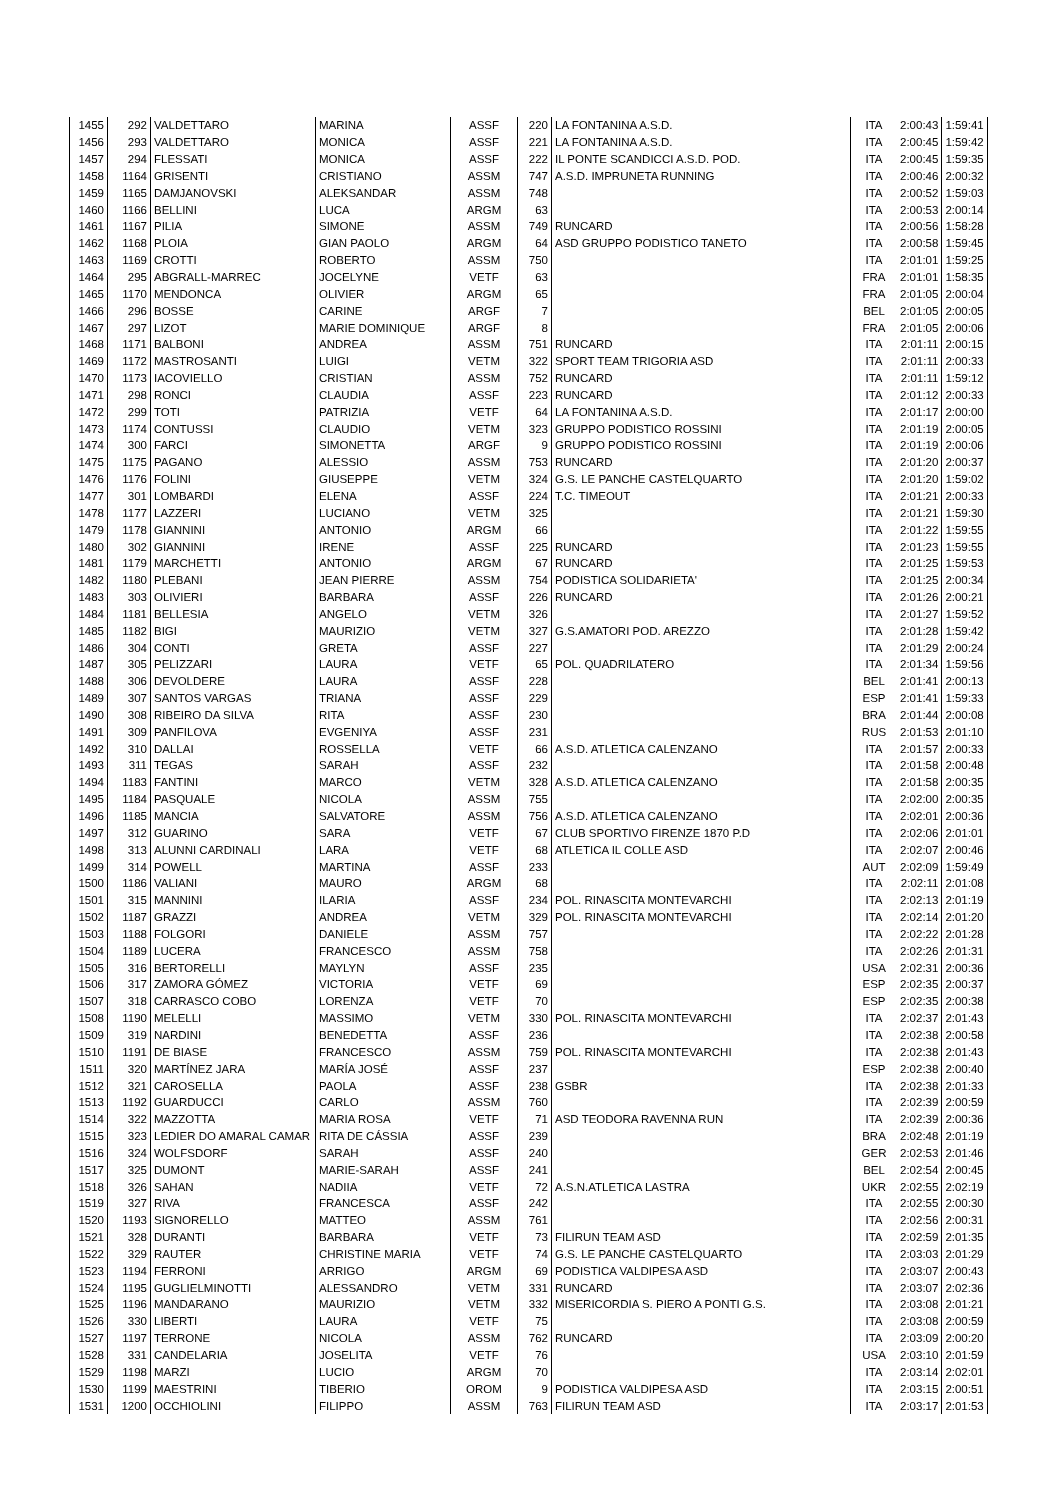| 1455 | 292 | VALDETTARO | MARINA | ASSF | 220 | LA FONTANINA A.S.D. | ITA | 2:00:43 | 1:59:41 |
| 1456 | 293 | VALDETTARO | MONICA | ASSF | 221 | LA FONTANINA A.S.D. | ITA | 2:00:45 | 1:59:42 |
| 1457 | 294 | FLESSATI | MONICA | ASSF | 222 | IL PONTE SCANDICCI A.S.D. POD. | ITA | 2:00:45 | 1:59:35 |
| 1458 | 1164 | GRISENTI | CRISTIANO | ASSM | 747 | A.S.D. IMPRUNETA RUNNING | ITA | 2:00:46 | 2:00:32 |
| 1459 | 1165 | DAMJANOVSKI | ALEKSANDAR | ASSM | 748 | | ITA | 2:00:52 | 1:59:03 |
| 1460 | 1166 | BELLINI | LUCA | ARGM | 63 | | ITA | 2:00:53 | 2:00:14 |
| 1461 | 1167 | PILIA | SIMONE | ASSM | 749 | RUNCARD | ITA | 2:00:56 | 1:58:28 |
| 1462 | 1168 | PLOIA | GIAN PAOLO | ARGM | 64 | ASD GRUPPO PODISTICO TANETO | ITA | 2:00:58 | 1:59:45 |
| 1463 | 1169 | CROTTI | ROBERTO | ASSM | 750 | | ITA | 2:01:01 | 1:59:25 |
| 1464 | 295 | ABGRALL-MARREC | JOCELYNE | VETF | 63 | | FRA | 2:01:01 | 1:58:35 |
| 1465 | 1170 | MENDONCA | OLIVIER | ARGM | 65 | | FRA | 2:01:05 | 2:00:04 |
| 1466 | 296 | BOSSE | CARINE | ARGF | 7 | | BEL | 2:01:05 | 2:00:05 |
| 1467 | 297 | LIZOT | MARIE DOMINIQUE | ARGF | 8 | | FRA | 2:01:05 | 2:00:06 |
| 1468 | 1171 | BALBONI | ANDREA | ASSM | 751 | RUNCARD | ITA | 2:01:11 | 2:00:15 |
| 1469 | 1172 | MASTROSANTI | LUIGI | VETM | 322 | SPORT TEAM TRIGORIA ASD | ITA | 2:01:11 | 2:00:33 |
| 1470 | 1173 | IACOVIELLO | CRISTIAN | ASSM | 752 | RUNCARD | ITA | 2:01:11 | 1:59:12 |
| 1471 | 298 | RONCI | CLAUDIA | ASSF | 223 | RUNCARD | ITA | 2:01:12 | 2:00:33 |
| 1472 | 299 | TOTI | PATRIZIA | VETF | 64 | LA FONTANINA A.S.D. | ITA | 2:01:17 | 2:00:00 |
| 1473 | 1174 | CONTUSSI | CLAUDIO | VETM | 323 | GRUPPO PODISTICO ROSSINI | ITA | 2:01:19 | 2:00:05 |
| 1474 | 300 | FARCI | SIMONETTA | ARGF | 9 | GRUPPO PODISTICO ROSSINI | ITA | 2:01:19 | 2:00:06 |
| 1475 | 1175 | PAGANO | ALESSIO | ASSM | 753 | RUNCARD | ITA | 2:01:20 | 2:00:37 |
| 1476 | 1176 | FOLINI | GIUSEPPE | VETM | 324 | G.S. LE PANCHE CASTELQUARTO | ITA | 2:01:20 | 1:59:02 |
| 1477 | 301 | LOMBARDI | ELENA | ASSF | 224 | T.C. TIMEOUT | ITA | 2:01:21 | 2:00:33 |
| 1478 | 1177 | LAZZERI | LUCIANO | VETM | 325 | | ITA | 2:01:21 | 1:59:30 |
| 1479 | 1178 | GIANNINI | ANTONIO | ARGM | 66 | | ITA | 2:01:22 | 1:59:55 |
| 1480 | 302 | GIANNINI | IRENE | ASSF | 225 | RUNCARD | ITA | 2:01:23 | 1:59:55 |
| 1481 | 1179 | MARCHETTI | ANTONIO | ARGM | 67 | RUNCARD | ITA | 2:01:25 | 1:59:53 |
| 1482 | 1180 | PLEBANI | JEAN PIERRE | ASSM | 754 | PODISTICA SOLIDARIETA' | ITA | 2:01:25 | 2:00:34 |
| 1483 | 303 | OLIVIERI | BARBARA | ASSF | 226 | RUNCARD | ITA | 2:01:26 | 2:00:21 |
| 1484 | 1181 | BELLESIA | ANGELO | VETM | 326 | | ITA | 2:01:27 | 1:59:52 |
| 1485 | 1182 | BIGI | MAURIZIO | VETM | 327 | G.S.AMATORI POD. AREZZO | ITA | 2:01:28 | 1:59:42 |
| 1486 | 304 | CONTI | GRETA | ASSF | 227 | | ITA | 2:01:29 | 2:00:24 |
| 1487 | 305 | PELIZZARI | LAURA | VETF | 65 | POL. QUADRILATERO | ITA | 2:01:34 | 1:59:56 |
| 1488 | 306 | DEVOLDERE | LAURA | ASSF | 228 | | BEL | 2:01:41 | 2:00:13 |
| 1489 | 307 | SANTOS VARGAS | TRIANA | ASSF | 229 | | ESP | 2:01:41 | 1:59:33 |
| 1490 | 308 | RIBEIRO DA SILVA | RITA | ASSF | 230 | | BRA | 2:01:44 | 2:00:08 |
| 1491 | 309 | PANFILOVA | EVGENIYA | ASSF | 231 | | RUS | 2:01:53 | 2:01:10 |
| 1492 | 310 | DALLAI | ROSSELLA | VETF | 66 | A.S.D. ATLETICA CALENZANO | ITA | 2:01:57 | 2:00:33 |
| 1493 | 311 | TEGAS | SARAH | ASSF | 232 | | ITA | 2:01:58 | 2:00:48 |
| 1494 | 1183 | FANTINI | MARCO | VETM | 328 | A.S.D. ATLETICA CALENZANO | ITA | 2:01:58 | 2:00:35 |
| 1495 | 1184 | PASQUALE | NICOLA | ASSM | 755 | | ITA | 2:02:00 | 2:00:35 |
| 1496 | 1185 | MANCIA | SALVATORE | ASSM | 756 | A.S.D. ATLETICA CALENZANO | ITA | 2:02:01 | 2:00:36 |
| 1497 | 312 | GUARINO | SARA | VETF | 67 | CLUB SPORTIVO FIRENZE 1870 P.D | ITA | 2:02:06 | 2:01:01 |
| 1498 | 313 | ALUNNI CARDINALI | LARA | VETF | 68 | ATLETICA IL COLLE ASD | ITA | 2:02:07 | 2:00:46 |
| 1499 | 314 | POWELL | MARTINA | ASSF | 233 | | AUT | 2:02:09 | 1:59:49 |
| 1500 | 1186 | VALIANI | MAURO | ARGM | 68 | | ITA | 2:02:11 | 2:01:08 |
| 1501 | 315 | MANNINI | ILARIA | ASSF | 234 | POL. RINASCITA MONTEVARCHI | ITA | 2:02:13 | 2:01:19 |
| 1502 | 1187 | GRAZZI | ANDREA | VETM | 329 | POL. RINASCITA MONTEVARCHI | ITA | 2:02:14 | 2:01:20 |
| 1503 | 1188 | FOLGORI | DANIELE | ASSM | 757 | | ITA | 2:02:22 | 2:01:28 |
| 1504 | 1189 | LUCERA | FRANCESCO | ASSM | 758 | | ITA | 2:02:26 | 2:01:31 |
| 1505 | 316 | BERTORELLI | MAYLYN | ASSF | 235 | | USA | 2:02:31 | 2:00:36 |
| 1506 | 317 | ZAMORA GÓMEZ | VICTORIA | VETF | 69 | | ESP | 2:02:35 | 2:00:37 |
| 1507 | 318 | CARRASCO COBO | LORENZA | VETF | 70 | | ESP | 2:02:35 | 2:00:38 |
| 1508 | 1190 | MELELLI | MASSIMO | VETM | 330 | POL. RINASCITA MONTEVARCHI | ITA | 2:02:37 | 2:01:43 |
| 1509 | 319 | NARDINI | BENEDETTA | ASSF | 236 | | ITA | 2:02:38 | 2:00:58 |
| 1510 | 1191 | DE BIASE | FRANCESCO | ASSM | 759 | POL. RINASCITA MONTEVARCHI | ITA | 2:02:38 | 2:01:43 |
| 1511 | 320 | MARTÍNEZ JARA | MARÍA JOSÉ | ASSF | 237 | | ESP | 2:02:38 | 2:00:40 |
| 1512 | 321 | CAROSELLA | PAOLA | ASSF | 238 | GSBR | ITA | 2:02:38 | 2:01:33 |
| 1513 | 1192 | GUARDUCCI | CARLO | ASSM | 760 | | ITA | 2:02:39 | 2:00:59 |
| 1514 | 322 | MAZZOTTA | MARIA ROSA | VETF | 71 | ASD TEODORA RAVENNA RUN | ITA | 2:02:39 | 2:00:36 |
| 1515 | 323 | LEDIER DO AMARAL CAMAR | RITA DE CÁSSIA | ASSF | 239 | | BRA | 2:02:48 | 2:01:19 |
| 1516 | 324 | WOLFSDORF | SARAH | ASSF | 240 | | GER | 2:02:53 | 2:01:46 |
| 1517 | 325 | DUMONT | MARIE-SARAH | ASSF | 241 | | BEL | 2:02:54 | 2:00:45 |
| 1518 | 326 | SAHAN | NADIIA | VETF | 72 | A.S.N.ATLETICA LASTRA | UKR | 2:02:55 | 2:02:19 |
| 1519 | 327 | RIVA | FRANCESCA | ASSF | 242 | | ITA | 2:02:55 | 2:00:30 |
| 1520 | 1193 | SIGNORELLO | MATTEO | ASSM | 761 | | ITA | 2:02:56 | 2:00:31 |
| 1521 | 328 | DURANTI | BARBARA | VETF | 73 | FILIRUN TEAM ASD | ITA | 2:02:59 | 2:01:35 |
| 1522 | 329 | RAUTER | CHRISTINE MARIA | VETF | 74 | G.S. LE PANCHE CASTELQUARTO | ITA | 2:03:03 | 2:01:29 |
| 1523 | 1194 | FERRONI | ARRIGO | ARGM | 69 | PODISTICA VALDIPESA ASD | ITA | 2:03:07 | 2:00:43 |
| 1524 | 1195 | GUGLIELMINOTTI | ALESSANDRO | VETM | 331 | RUNCARD | ITA | 2:03:07 | 2:02:36 |
| 1525 | 1196 | MANDARANO | MAURIZIO | VETM | 332 | MISERICORDIA S. PIERO A PONTI G.S. | ITA | 2:03:08 | 2:01:21 |
| 1526 | 330 | LIBERTI | LAURA | VETF | 75 | | ITA | 2:03:08 | 2:00:59 |
| 1527 | 1197 | TERRONE | NICOLA | ASSM | 762 | RUNCARD | ITA | 2:03:09 | 2:00:20 |
| 1528 | 331 | CANDELARIA | JOSELITA | VETF | 76 | | USA | 2:03:10 | 2:01:59 |
| 1529 | 1198 | MARZI | LUCIO | ARGM | 70 | | ITA | 2:03:14 | 2:02:01 |
| 1530 | 1199 | MAESTRINI | TIBERIO | OROM | 9 | PODISTICA VALDIPESA ASD | ITA | 2:03:15 | 2:00:51 |
| 1531 | 1200 | OCCHIOLINI | FILIPPO | ASSM | 763 | FILIRUN TEAM ASD | ITA | 2:03:17 | 2:01:53 |